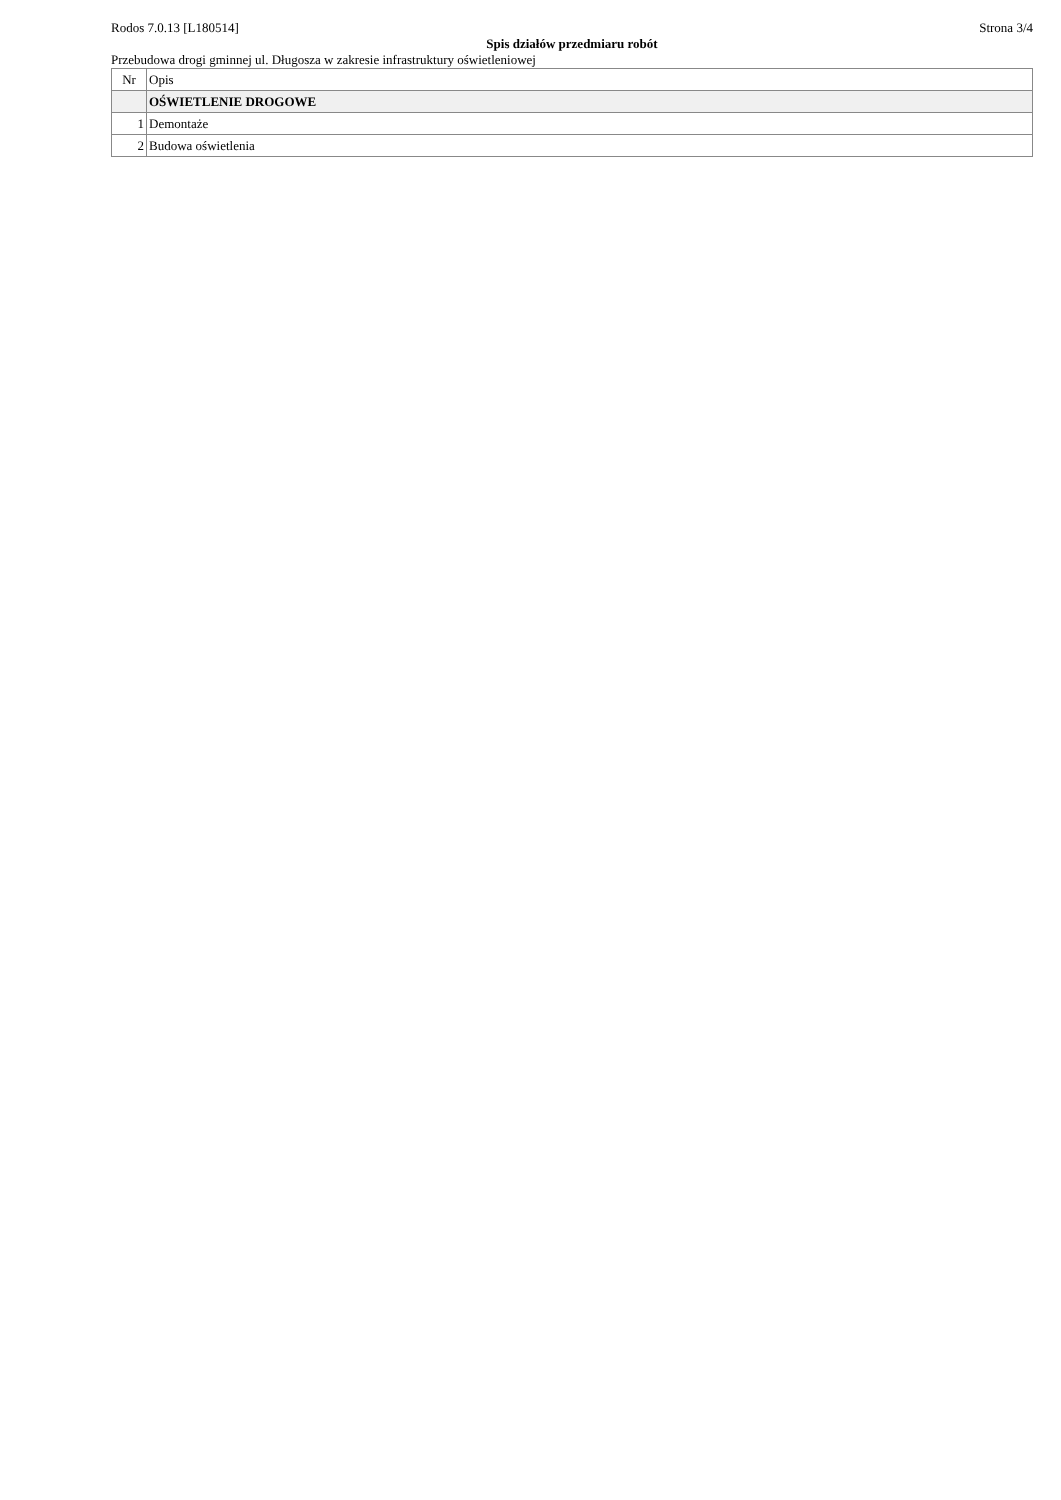Rodos 7.0.13 [L180514] Strona 3/4
Spis działów przedmiaru robót
Przebudowa drogi gminnej ul. Długosza w zakresie infrastruktury oświetleniowej
| Nr | Opis |
| --- | --- |
| | OŚWIETLENIE DROGOWE |
| 1 | Demontaże |
| 2 | Budowa oświetlenia |